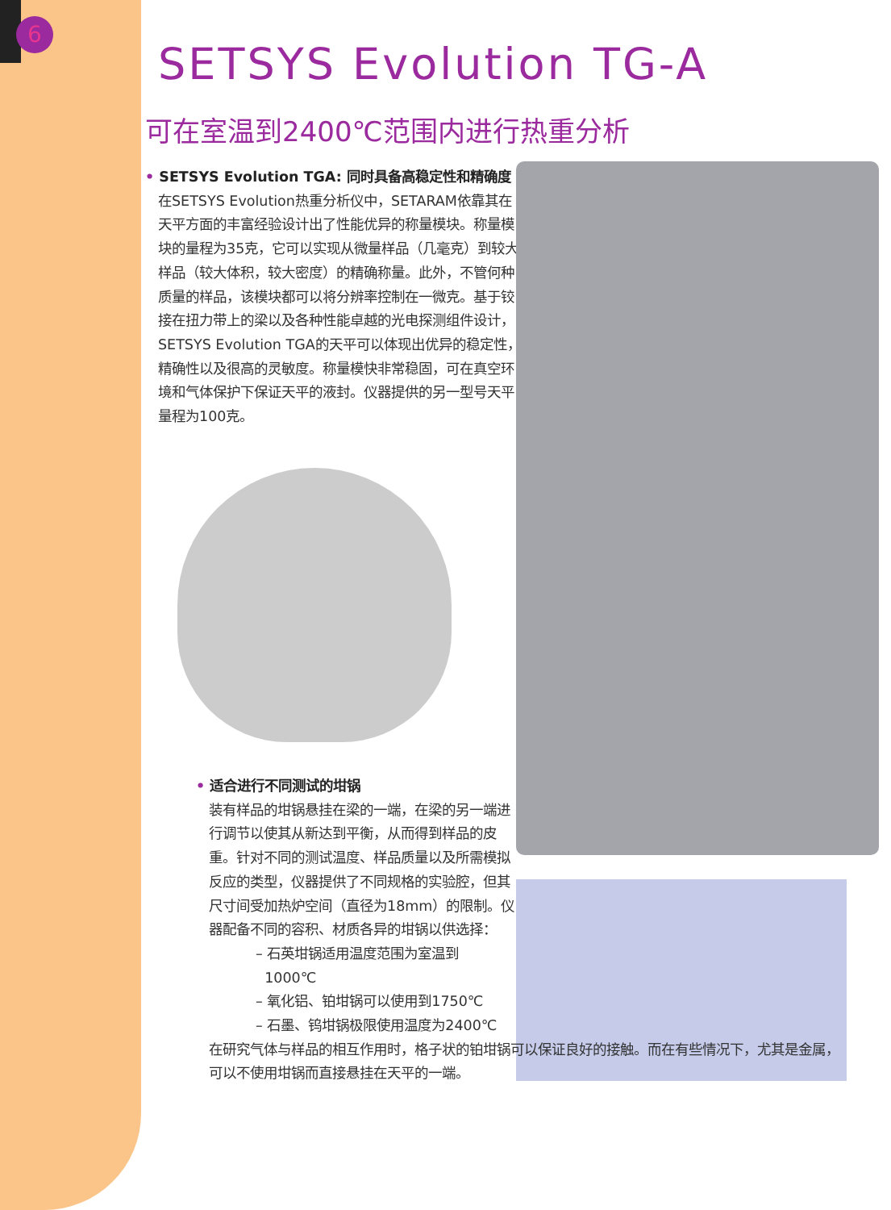6
SETSYS Evolution TG-A
可在室温到2400℃范围内进行热重分析
• SETSYS Evolution TGA: 同时具备高稳定性和精确度
在SETSYS Evolution热重分析仪中，SETARAM依靠其在天平方面的丰富经验设计出了性能优异的称量模块。称量模块的量程为35克，它可以实现从微量样品（几毫克）到较大样品（较大体积，较大密度）的精确称量。此外，不管何种质量的样品，该模块都可以将分辨率控制在一微克。基于铰接在扭力带上的梁以及各种性能卓越的光电探测组件设计，SETSYS Evolution TGA的天平可以体现出优异的稳定性，精确性以及很高的灵敏度。称量模快非常稳固，可在真空环境和气体保护下保证天平的液封。仪器提供的另一型号天平量程为100克。
• 适合进行不同测试的坩锅
装有样品的坩锅悬挂在梁的一端，在梁的另一端进行调节以使其从新达到平衡，从而得到样品的皮重。针对不同的测试温度、样品质量以及所需模拟反应的类型，仪器提供了不同规格的实验腔，但其尺寸间受加热炉空间（直径为18mm）的限制。仪器配备不同的容积、材质各异的坩锅以供选择：
– 石英坩锅适用温度范围为室温到
1000℃
– 氧化铝、铂坩锅可以使用到1750℃
– 石墨、钨坩锅极限使用温度为2400℃
在研究气体与样品的相互作用时，格子状的铂坩锅可以保证良好的接触。而在有些情况下，尤其是金属，可以不使用坩锅而直接悬挂在天平的一端。